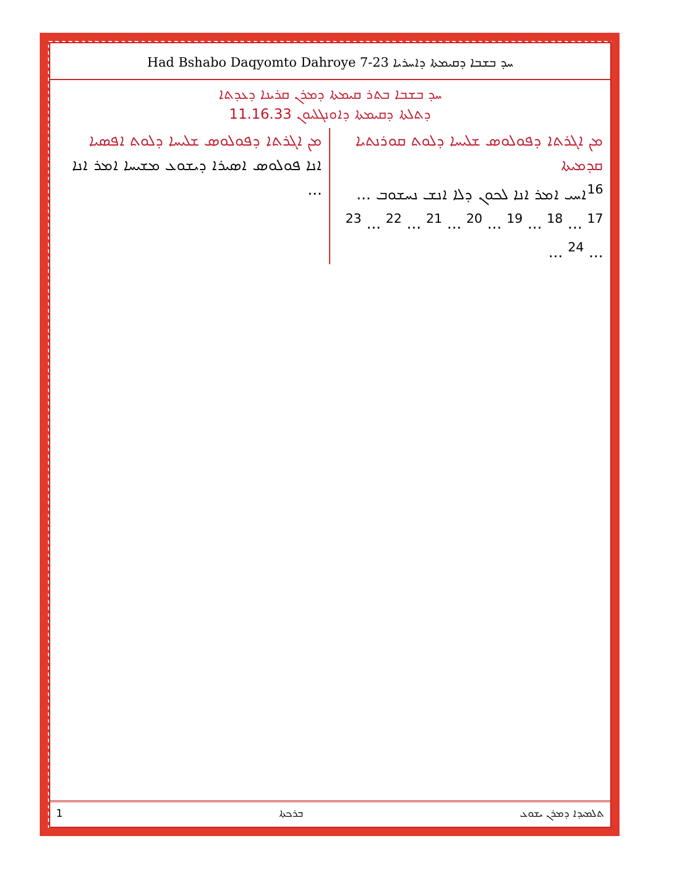Had Bshabo Daqyomto Dahroye 7-23 ܚܕ ܒܫܒܐ ܕܩܝܡܬܐ ܕܐܚܪܝܐ
ܚܕ ܒܫܒܐ ܒܬܪ ܩܝܡܬܐ ܕܡܪܢ ܩܪܝܢܐ ܕܥܕܬܐ
ܕܬܠܬܐ ܕܩܝܡܬܐ ܕܐܘܢܓܠܝܘܢ 11.16.33
ܡܢ ܐܓܪܬܐ ܕܦܘܠܘܣ ܫܠܝܚܐ ܕܠܘܬ ܩܘܪܢܬܝܐ ܩܕܡܝܬܐ
<sup>16</sup> ܐܚܝ ܐܡܪ ܐܢܐ ܠܟܘܢ ܕܠܐ ܐܢܫ ܢܚܫܘܒ ... <sup>17</sup> ... <sup>18</sup> ... <sup>19</sup> ... <sup>20</sup> ... <sup>21</sup> ... <sup>22</sup> ... <sup>23</sup> ... <sup>24</sup> ...
ܡܢ ܐܓܪܬܐ ܕܦܘܠܘܣ ܫܠܝܚܐ ܕܠܘܬ ܐܦܣܝܐ
ܐܢܐ ܦܘܠܘܣ ܐܣܝܪܐ ܕܝܫܘܥ ܡܫܝܚܐ ܐܡܪ ܐܢܐ ...
1 ܒܪܟܬܐ ܬܠܡܝܕܐ ܕܡܪܢ ܝܫܘܥ